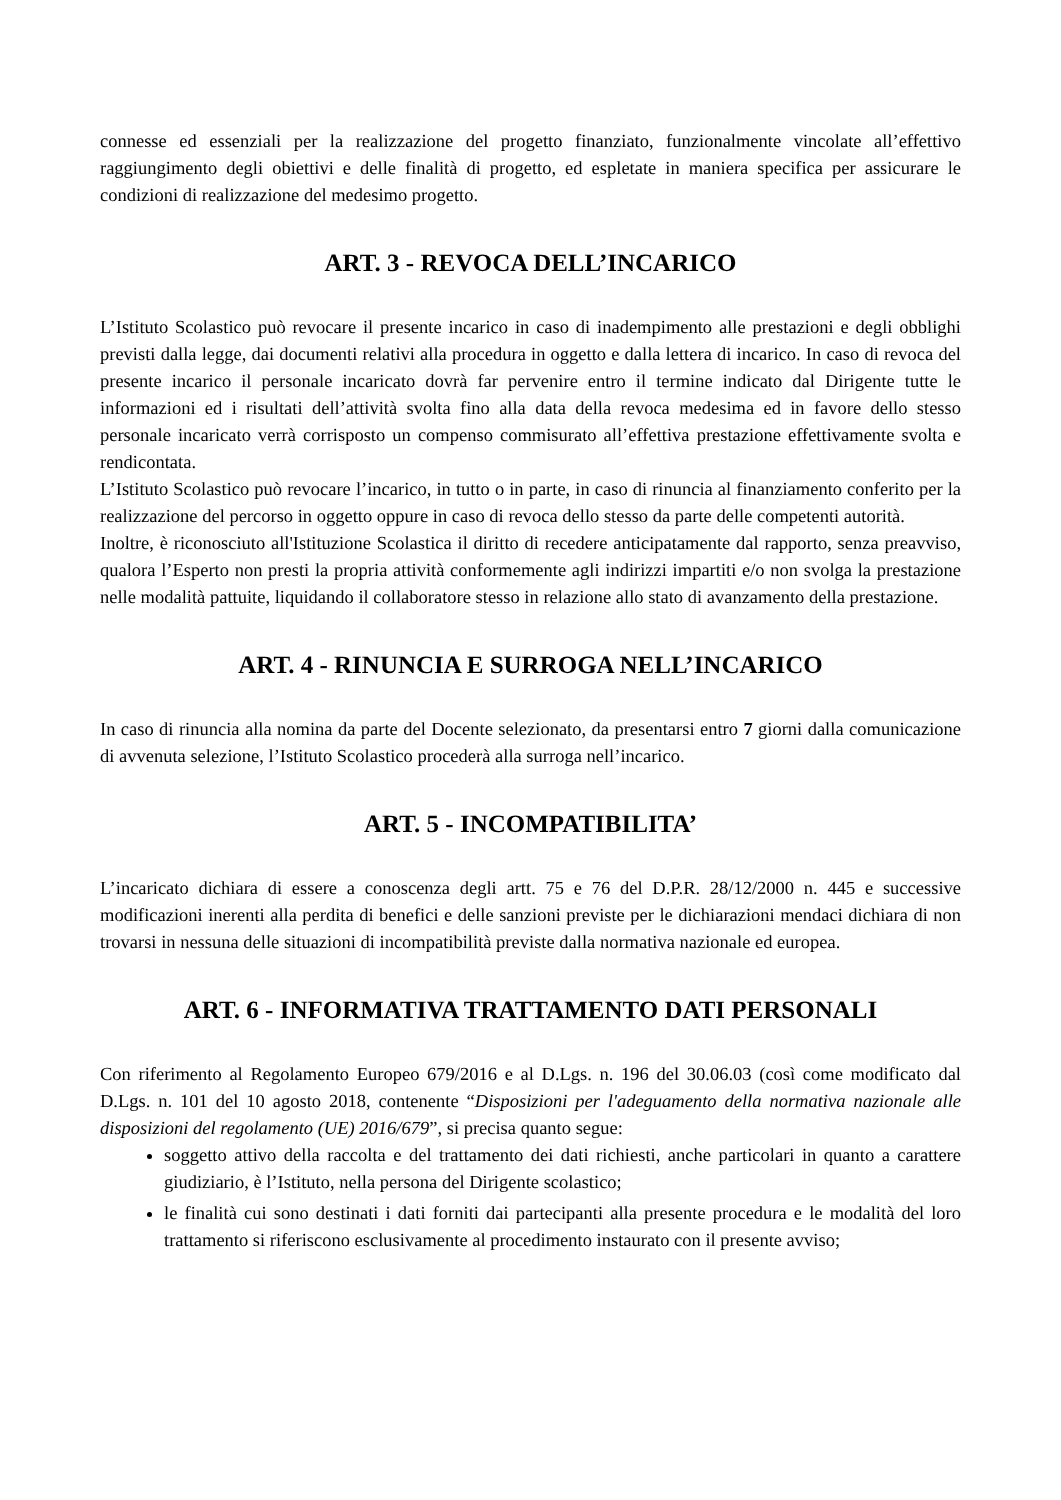connesse ed essenziali per la realizzazione del progetto finanziato, funzionalmente vincolate all’effettivo raggiungimento degli obiettivi e delle finalità di progetto, ed espletate in maniera specifica per assicurare le condizioni di realizzazione del medesimo progetto.
ART. 3 - REVOCA DELL’INCARICO
L’Istituto Scolastico può revocare il presente incarico in caso di inadempimento alle prestazioni e degli obblighi previsti dalla legge, dai documenti relativi alla procedura in oggetto e dalla lettera di incarico. In caso di revoca del presente incarico il personale incaricato dovrà far pervenire entro il termine indicato dal Dirigente tutte le informazioni ed i risultati dell’attività svolta fino alla data della revoca medesima ed in favore dello stesso personale incaricato verrà corrisposto un compenso commisurato all’effettiva prestazione effettivamente svolta e rendicontata.
L’Istituto Scolastico può revocare l’incarico, in tutto o in parte, in caso di rinuncia al finanziamento conferito per la realizzazione del percorso in oggetto oppure in caso di revoca dello stesso da parte delle competenti autorità.
Inoltre, è riconosciuto all'Istituzione Scolastica il diritto di recedere anticipatamente dal rapporto, senza preavviso, qualora l’Esperto non presti la propria attività conformemente agli indirizzi impartiti e/o non svolga la prestazione nelle modalità pattuite, liquidando il collaboratore stesso in relazione allo stato di avanzamento della prestazione.
ART. 4 - RINUNCIA E SURROGA NELL’INCARICO
In caso di rinuncia alla nomina da parte del Docente selezionato, da presentarsi entro 7 giorni dalla comunicazione di avvenuta selezione, l’Istituto Scolastico procederà alla surroga nell’incarico.
ART. 5 - INCOMPATIBILITA’
L’incaricato dichiara di essere a conoscenza degli artt. 75 e 76 del D.P.R. 28/12/2000 n. 445 e successive modificazioni inerenti alla perdita di benefici e delle sanzioni previste per le dichiarazioni mendaci dichiara di non trovarsi in nessuna delle situazioni di incompatibilità previste dalla normativa nazionale ed europea.
ART. 6 - INFORMATIVA TRATTAMENTO DATI PERSONALI
Con riferimento al Regolamento Europeo 679/2016 e al D.Lgs. n. 196 del 30.06.03 (così come modificato dal D.Lgs. n. 101 del 10 agosto 2018, contenente “Disposizioni per l'adeguamento della normativa nazionale alle disposizioni del regolamento (UE) 2016/679”, si precisa quanto segue:
soggetto attivo della raccolta e del trattamento dei dati richiesti, anche particolari in quanto a carattere giudiziario, è l’Istituto, nella persona del Dirigente scolastico;
le finalità cui sono destinati i dati forniti dai partecipanti alla presente procedura e le modalità del loro trattamento si riferiscono esclusivamente al procedimento instaurato con il presente avviso;